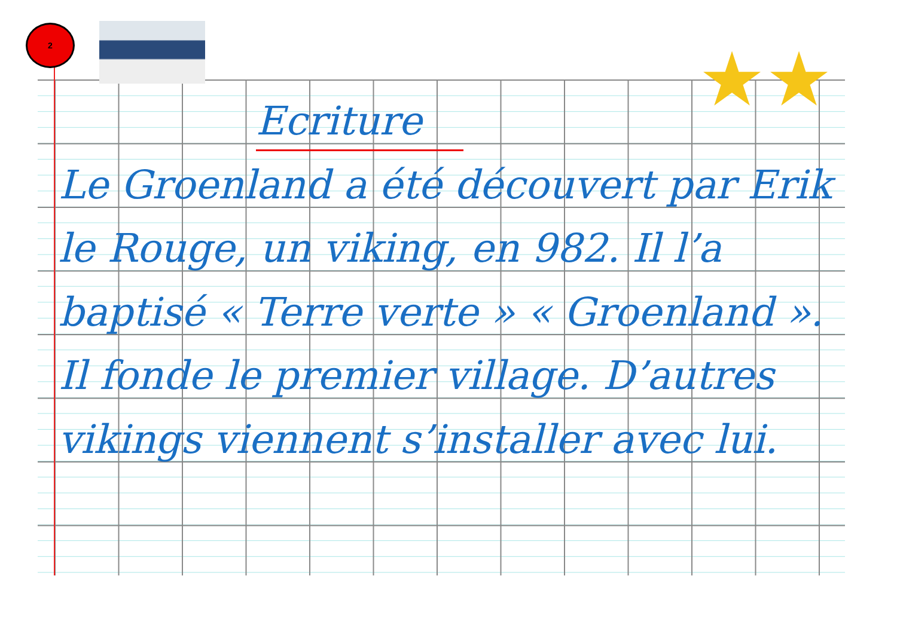2
★★
Ecriture
Le Groenland a été découvert par Erik le Rouge, un viking, en 982. Il l’a baptisé « Terre verte » « Groenland ». Il fonde le premier village. D’autres vikings viennent s’installer avec lui.